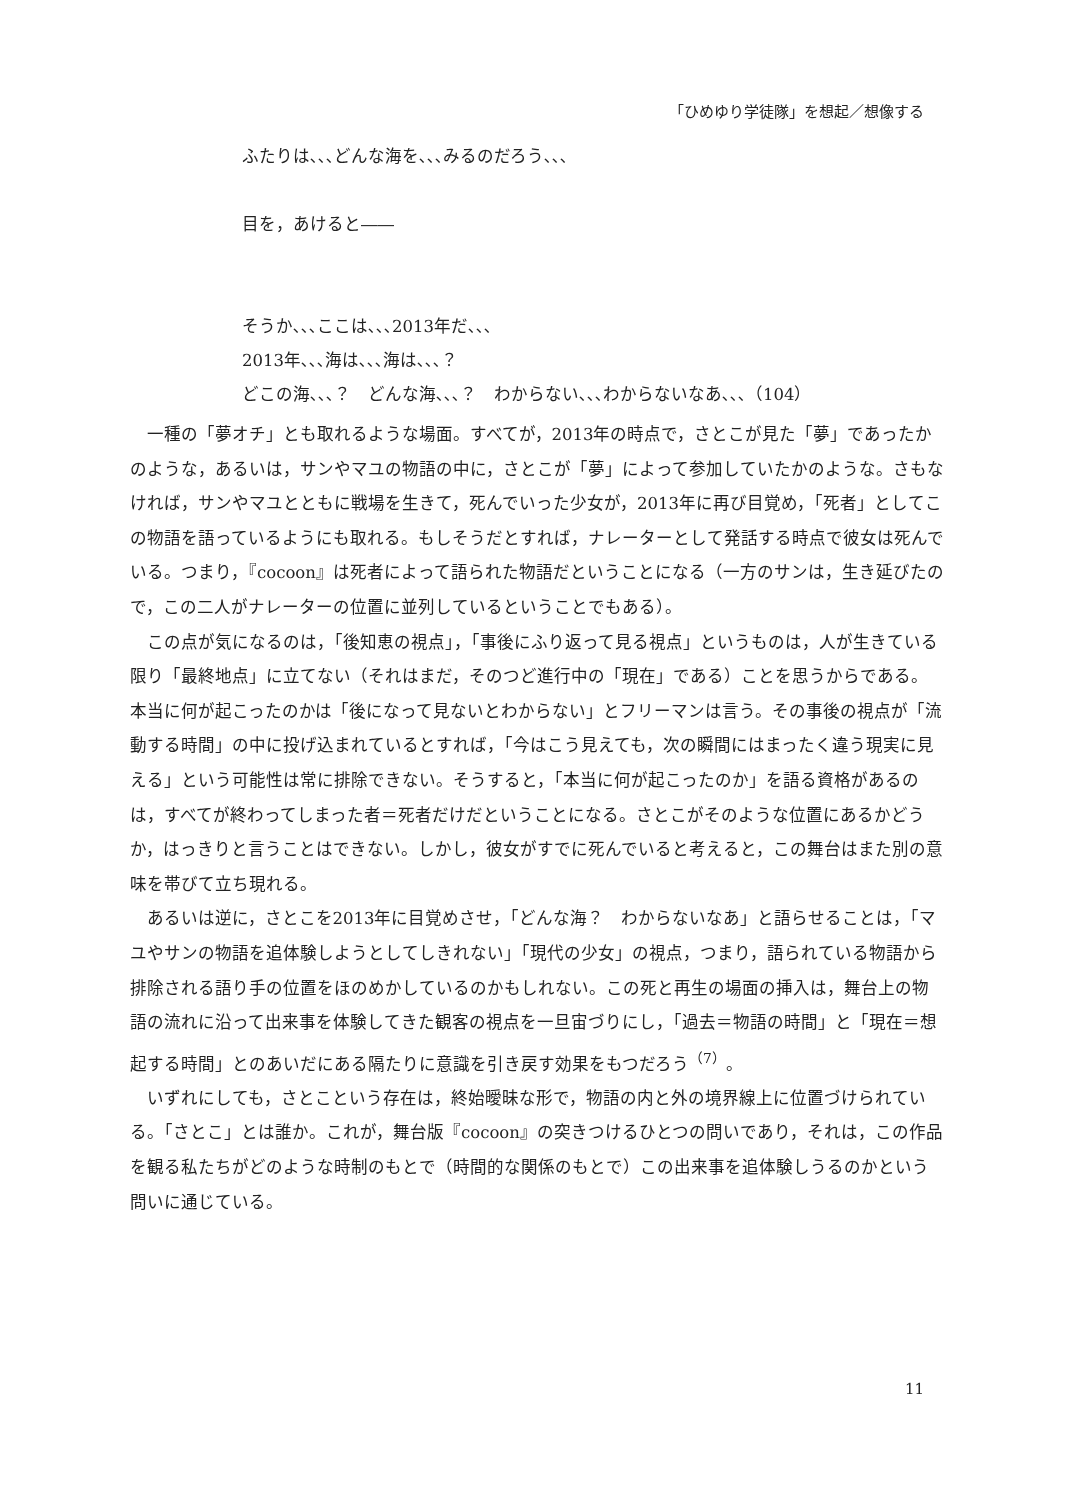「ひめゆり学徒隊」を想起／想像する
ふたりは､､､どんな海を､､､みるのだろう､､､
目を，あけると――
そうか､､､ここは､､､2013年だ､､､
2013年､､､海は､､､海は､､､？
どこの海､､､？　どんな海､､､？　わからない､､､わからないなあ､､､（104）
一種の「夢オチ」とも取れるような場面。すべてが，2013年の時点で，さとこが見た「夢」であったかのような，あるいは，サンやマユの物語の中に，さとこが「夢」によって参加していたかのような。さもなければ，サンやマユとともに戦場を生きて，死んでいった少女が，2013年に再び目覚め，「死者」としてこの物語を語っているようにも取れる。もしそうだとすれば，ナレーターとして発話する時点で彼女は死んでいる。つまり，『cocoon』は死者によって語られた物語だということになる（一方のサンは，生き延びたので，この二人がナレーターの位置に並列しているということでもある）。
この点が気になるのは，「後知恵の視点」，「事後にふり返って見る視点」というものは，人が生きている限り「最終地点」に立てない（それはまだ，そのつど進行中の「現在」である）ことを思うからである。本当に何が起こったのかは「後になって見ないとわからない」とフリーマンは言う。その事後の視点が「流動する時間」の中に投げ込まれているとすれば，「今はこう見えても，次の瞬間にはまったく違う現実に見える」という可能性は常に排除できない。そうすると，「本当に何が起こったのか」を語る資格があるのは，すべてが終わってしまった者＝死者だけだということになる。さとこがそのような位置にあるかどうか，はっきりと言うことはできない。しかし，彼女がすでに死んでいると考えると，この舞台はまた別の意味を帯びて立ち現れる。
あるいは逆に，さとこを2013年に目覚めさせ，「どんな海？　わからないなあ」と語らせることは，「マユやサンの物語を追体験しようとしてしきれない」「現代の少女」の視点，つまり，語られている物語から排除される語り手の位置をほのめかしているのかもしれない。この死と再生の場面の挿入は，舞台上の物語の流れに沿って出来事を体験してきた観客の視点を一旦宙づりにし，「過去＝物語の時間」と「現在＝想起する時間」とのあいだにある隔たりに意識を引き戻す効果をもつだろう<sup>（7）</sup>。
いずれにしても，さとこという存在は，終始曖昧な形で，物語の内と外の境界線上に位置づけられている。「さとこ」とは誰か。これが，舞台版『cocoon』の突きつけるひとつの問いであり，それは，この作品を観る私たちがどのような時制のもとで（時間的な関係のもとで）この出来事を追体験しうるのかという問いに通じている。
11